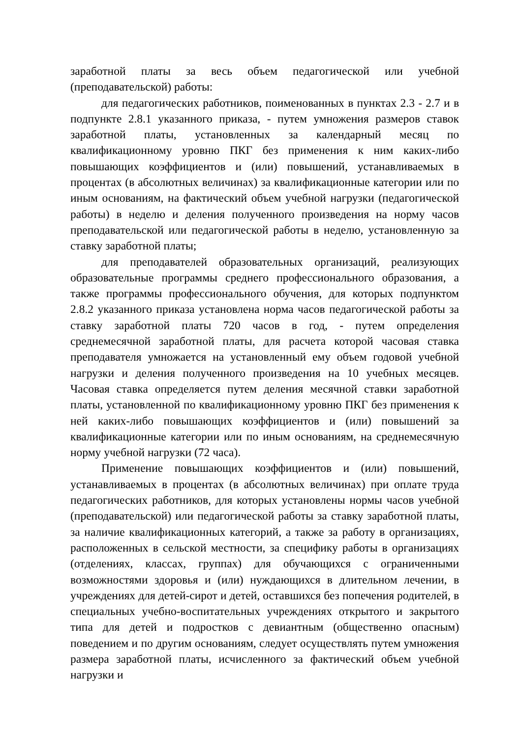заработной платы за весь объем педагогической или учебной (преподавательской) работы:
для педагогических работников, поименованных в пунктах 2.3 - 2.7 и в подпункте 2.8.1 указанного приказа, - путем умножения размеров ставок заработной платы, установленных за календарный месяц по квалификационному уровню ПКГ без применения к ним каких-либо повышающих коэффициентов и (или) повышений, устанавливаемых в процентах (в абсолютных величинах) за квалификационные категории или по иным основаниям, на фактический объем учебной нагрузки (педагогической работы) в неделю и деления полученного произведения на норму часов преподавательской или педагогической работы в неделю, установленную за ставку заработной платы;
для преподавателей образовательных организаций, реализующих образовательные программы среднего профессионального образования, а также программы профессионального обучения, для которых подпунктом 2.8.2 указанного приказа установлена норма часов педагогической работы за ставку заработной платы 720 часов в год, - путем определения среднемесячной заработной платы, для расчета которой часовая ставка преподавателя умножается на установленный ему объем годовой учебной нагрузки и деления полученного произведения на 10 учебных месяцев. Часовая ставка определяется путем деления месячной ставки заработной платы, установленной по квалификационному уровню ПКГ без применения к ней каких-либо повышающих коэффициентов и (или) повышений за квалификационные категории или по иным основаниям, на среднемесячную норму учебной нагрузки (72 часа).
Применение повышающих коэффициентов и (или) повышений, устанавливаемых в процентах (в абсолютных величинах) при оплате труда педагогических работников, для которых установлены нормы часов учебной (преподавательской) или педагогической работы за ставку заработной платы, за наличие квалификационных категорий, а также за работу в организациях, расположенных в сельской местности, за специфику работы в организациях (отделениях, классах, группах) для обучающихся с ограниченными возможностями здоровья и (или) нуждающихся в длительном лечении, в учреждениях для детей-сирот и детей, оставшихся без попечения родителей, в специальных учебно-воспитательных учреждениях открытого и закрытого типа для детей и подростков с девиантным (общественно опасным) поведением и по другим основаниям, следует осуществлять путем умножения размера заработной платы, исчисленного за фактический объем учебной нагрузки и